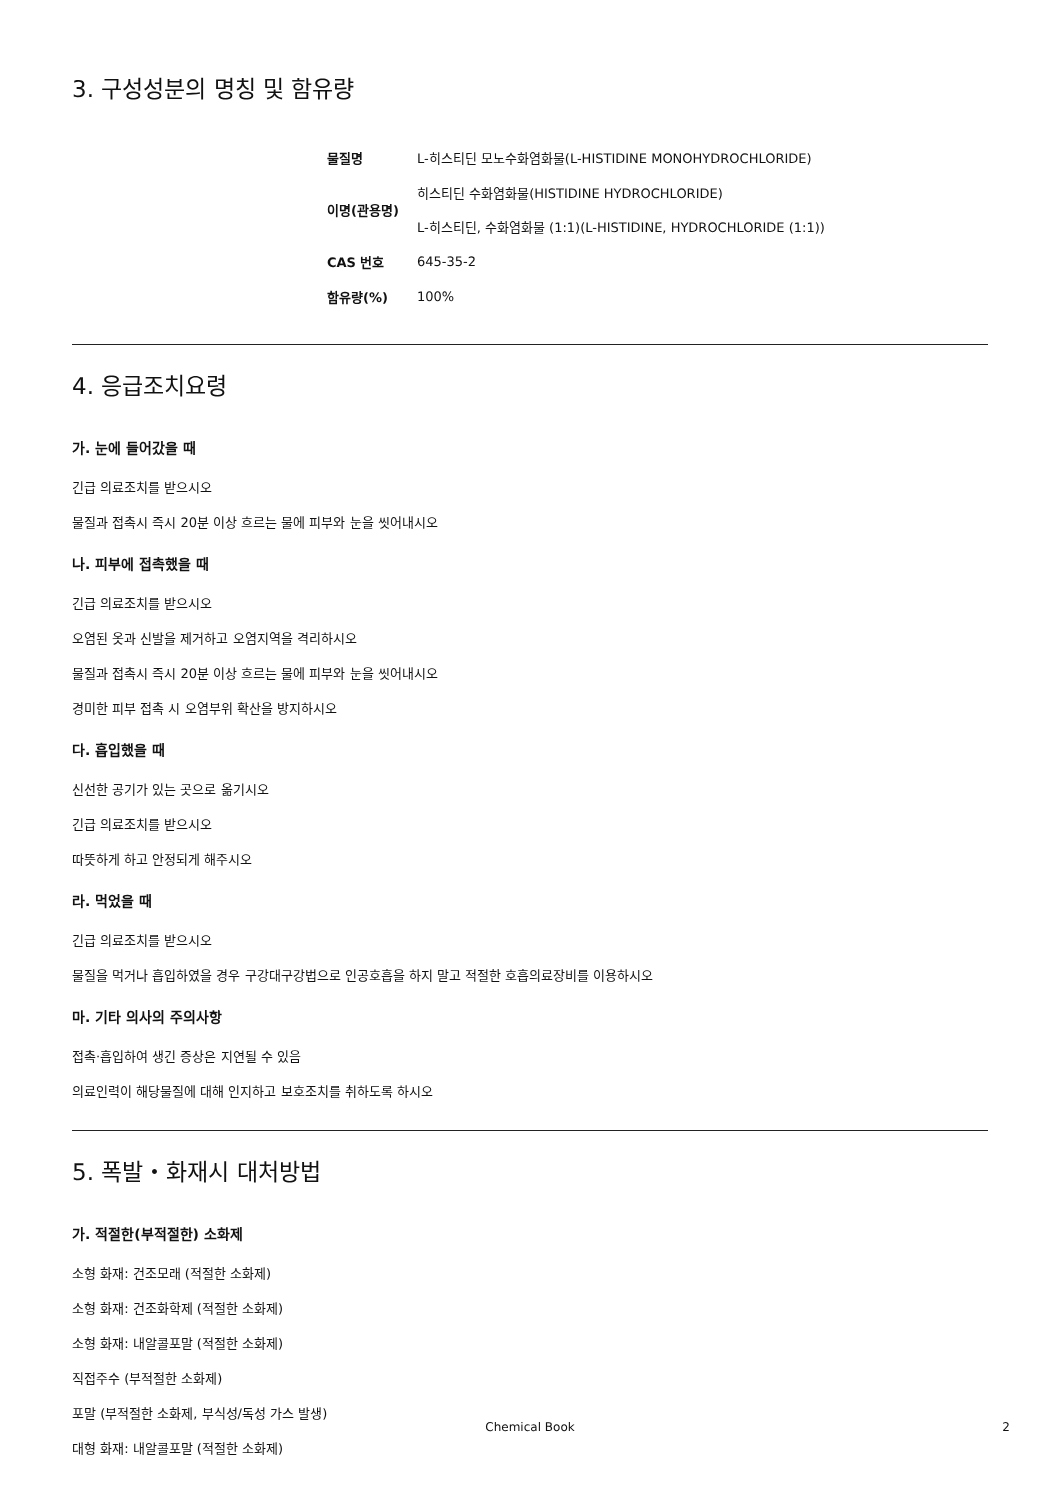3. 구성성분의 명칭 및 함유량
| 물질명 | L-히스티딘 모노수화염화물(L-HISTIDINE MONOHYDROCHLORIDE) |
| 이명(관용명) | 히스티딘 수화염화물(HISTIDINE HYDROCHLORIDE) L-히스티딘, 수화염화물 (1:1)(L-HISTIDINE, HYDROCHLORIDE (1:1)) |
| CAS 번호 | 645-35-2 |
| 함유량(%) | 100% |
4. 응급조치요령
가. 눈에 들어갔을 때
긴급 의료조치를 받으시오
물질과 접촉시 즉시 20분 이상 흐르는 물에 피부와 눈을 씻어내시오
나. 피부에 접촉했을 때
긴급 의료조치를 받으시오
오염된 옷과 신발을 제거하고 오염지역을 격리하시오
물질과 접촉시 즉시 20분 이상 흐르는 물에 피부와 눈을 씻어내시오
경미한 피부 접촉 시 오염부위 확산을 방지하시오
다. 흡입했을 때
신선한 공기가 있는 곳으로 옮기시오
긴급 의료조치를 받으시오
따뜻하게 하고 안정되게 해주시오
라. 먹었을 때
긴급 의료조치를 받으시오
물질을 먹거나 흡입하였을 경우 구강대구강법으로 인공호흡을 하지 말고 적절한 호흡의료장비를 이용하시오
마. 기타 의사의 주의사항
접촉·흡입하여 생긴 증상은 지연될 수 있음
의료인력이 해당물질에 대해 인지하고 보호조치를 취하도록 하시오
5. 폭발・화재시 대처방법
가. 적절한(부적절한) 소화제
소형 화재: 건조모래 (적절한 소화제)
소형 화재: 건조화학제 (적절한 소화제)
소형 화재: 내알콜포말 (적절한 소화제)
직접주수 (부적절한 소화제)
포말 (부적절한 소화제, 부식성/독성 가스 발생)
대형 화재: 내알콜포말 (적절한 소화제)
Chemical Book 2